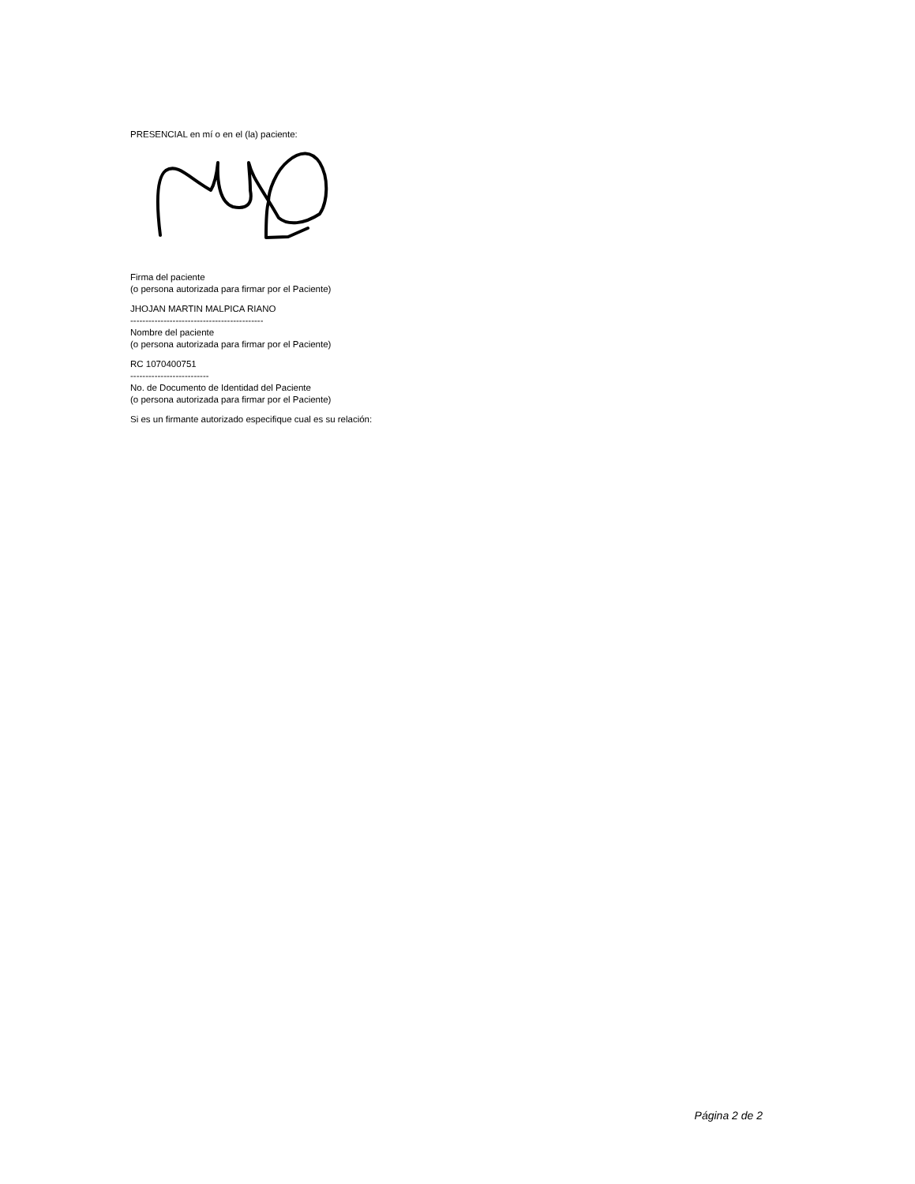PRESENCIAL en mí o en el (la) paciente:
Firma del paciente
(o persona autorizada para firmar por el Paciente)
JHOJAN MARTIN MALPICA RIANO
--------------------------------------------
Nombre del paciente
(o persona autorizada para firmar por el Paciente)
RC 1070400751
--------------------------
No. de Documento de Identidad del Paciente
(o persona autorizada para firmar por el Paciente)
Si es un firmante autorizado especifique cual es su relación:
Página 2 de 2